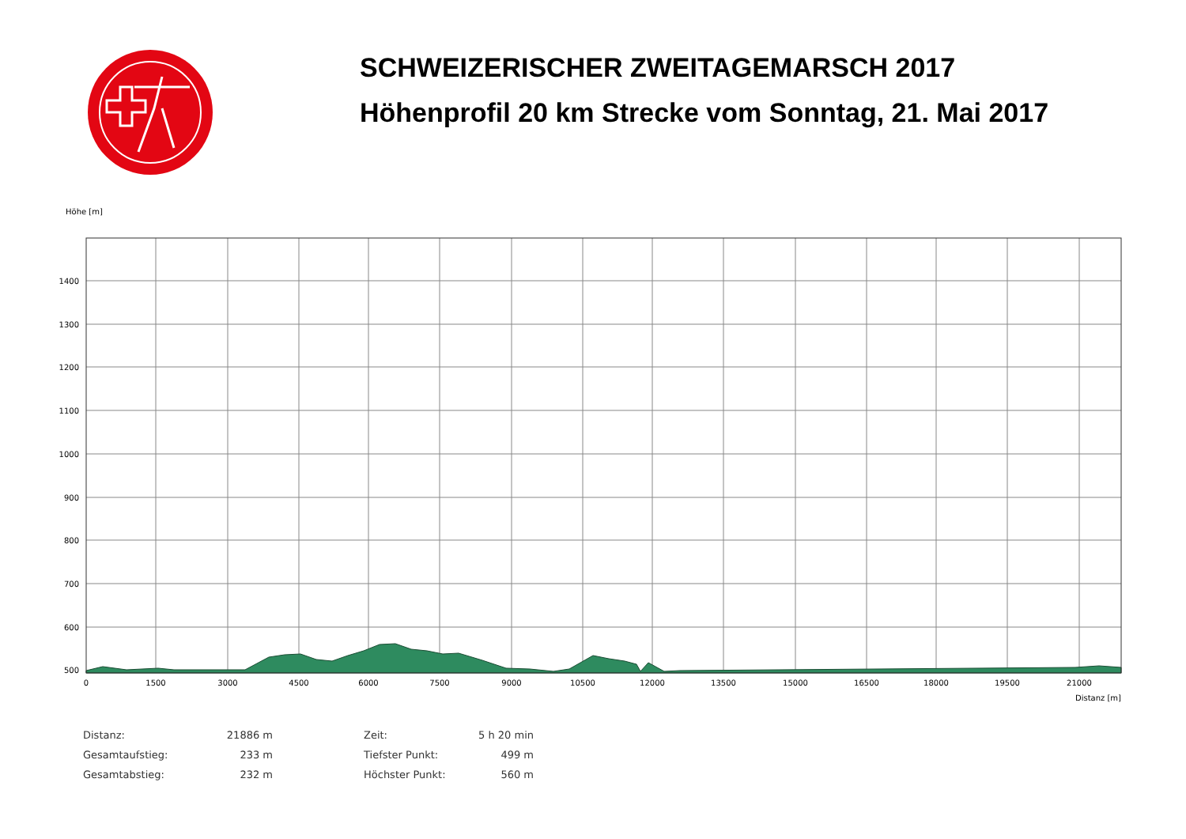SCHWEIZERISCHER ZWEITAGEMARSCH 2017
Höhenprofil 20 km Strecke vom Sonntag, 21. Mai 2017
Höhe [m]
1400
1300
1200
1100
1000
900
800
700
600
500
0
1500
3000
4500
6000
7500
9000
10500
12000
13500
15000
16500
18000
19500
21000
Distanz [m]
| Distanz: | 21886 m | | Zeit: | 5 h 20 min |
| Gesamtaufstieg: | 233 m | | Tiefster Punkt: | 499 m |
| Gesamtabstieg: | 232 m | | Höchster Punkt: | 560 m |